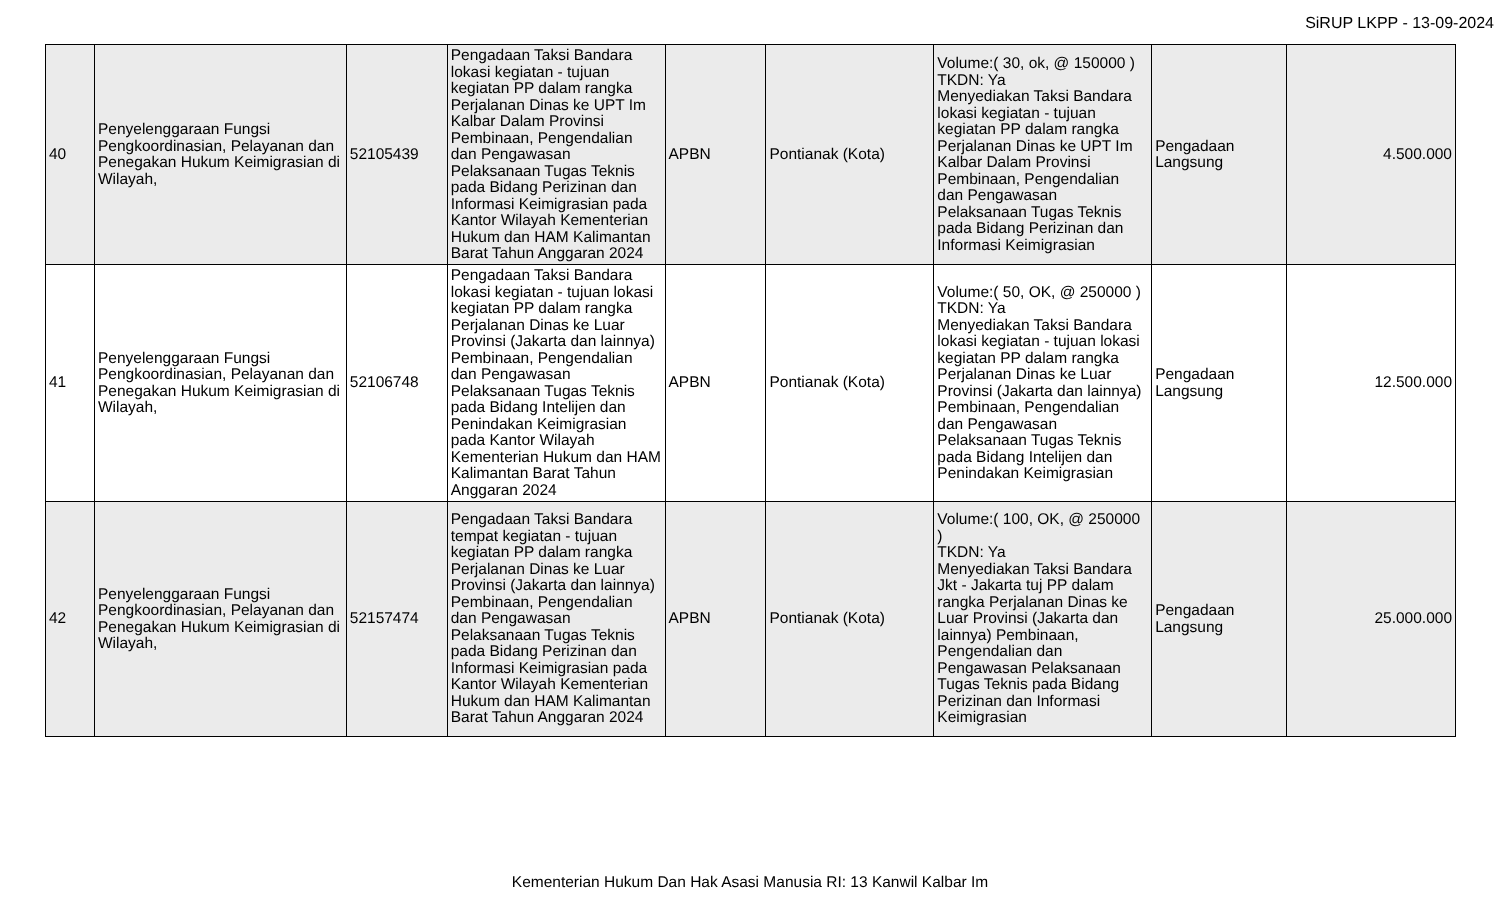SiRUP LKPP - 13-09-2024
| 40 | Penyelenggaraan Fungsi Pengkoordinasian, Pelayanan dan Penegakan Hukum Keimigrasian di Wilayah, | 52105439 | Pengadaan Taksi Bandara lokasi kegiatan - tujuan kegiatan PP dalam rangka Perjalanan Dinas ke UPT Im Kalbar Dalam Provinsi Pembinaan, Pengendalian dan Pengawasan Pelaksanaan Tugas Teknis pada Bidang Perizinan dan Informasi Keimigrasian pada Kantor Wilayah Kementerian Hukum dan HAM Kalimantan Barat Tahun Anggaran 2024 | APBN | Pontianak (Kota) | Volume:( 30, ok, @ 150000 ) TKDN: Ya Menyediakan Taksi Bandara lokasi kegiatan - tujuan kegiatan PP dalam rangka Perjalanan Dinas ke UPT Im Kalbar Dalam Provinsi Pembinaan, Pengendalian dan Pengawasan Pelaksanaan Tugas Teknis pada Bidang Perizinan dan Informasi Keimigrasian | Pengadaan Langsung | 4.500.000 |
| 41 | Penyelenggaraan Fungsi Pengkoordinasian, Pelayanan dan Penegakan Hukum Keimigrasian di Wilayah, | 52106748 | Pengadaan Taksi Bandara lokasi kegiatan - tujuan lokasi kegiatan PP dalam rangka Perjalanan Dinas ke Luar Provinsi (Jakarta dan lainnya) Pembinaan, Pengendalian dan Pengawasan Pelaksanaan Tugas Teknis pada Bidang Intelijen dan Penindakan Keimigrasian pada Kantor Wilayah Kementerian Hukum dan HAM Kalimantan Barat Tahun Anggaran 2024 | APBN | Pontianak (Kota) | Volume:( 50, OK, @ 250000 ) TKDN: Ya Menyediakan Taksi Bandara lokasi kegiatan - tujuan lokasi kegiatan PP dalam rangka Perjalanan Dinas ke Luar Provinsi (Jakarta dan lainnya) Pembinaan, Pengendalian dan Pengawasan Pelaksanaan Tugas Teknis pada Bidang Intelijen dan Penindakan Keimigrasian | Pengadaan Langsung | 12.500.000 |
| 42 | Penyelenggaraan Fungsi Pengkoordinasian, Pelayanan dan Penegakan Hukum Keimigrasian di Wilayah, | 52157474 | Pengadaan Taksi Bandara tempat kegiatan - tujuan kegiatan PP dalam rangka Perjalanan Dinas ke Luar Provinsi (Jakarta dan lainnya) Pembinaan, Pengendalian dan Pengawasan Pelaksanaan Tugas Teknis pada Bidang Perizinan dan Informasi Keimigrasian pada Kantor Wilayah Kementerian Hukum dan HAM Kalimantan Barat Tahun Anggaran 2024 | APBN | Pontianak (Kota) | Volume:( 100, OK, @ 250000 ) TKDN: Ya Menyediakan Taksi Bandara Jkt - Jakarta tuj PP dalam rangka Perjalanan Dinas ke Luar Provinsi (Jakarta dan lainnya) Pembinaan, Pengendalian dan Pengawasan Pelaksanaan Tugas Teknis pada Bidang Perizinan dan Informasi Keimigrasian | Pengadaan Langsung | 25.000.000 |
Kementerian Hukum Dan Hak Asasi Manusia RI: 13 Kanwil Kalbar Im